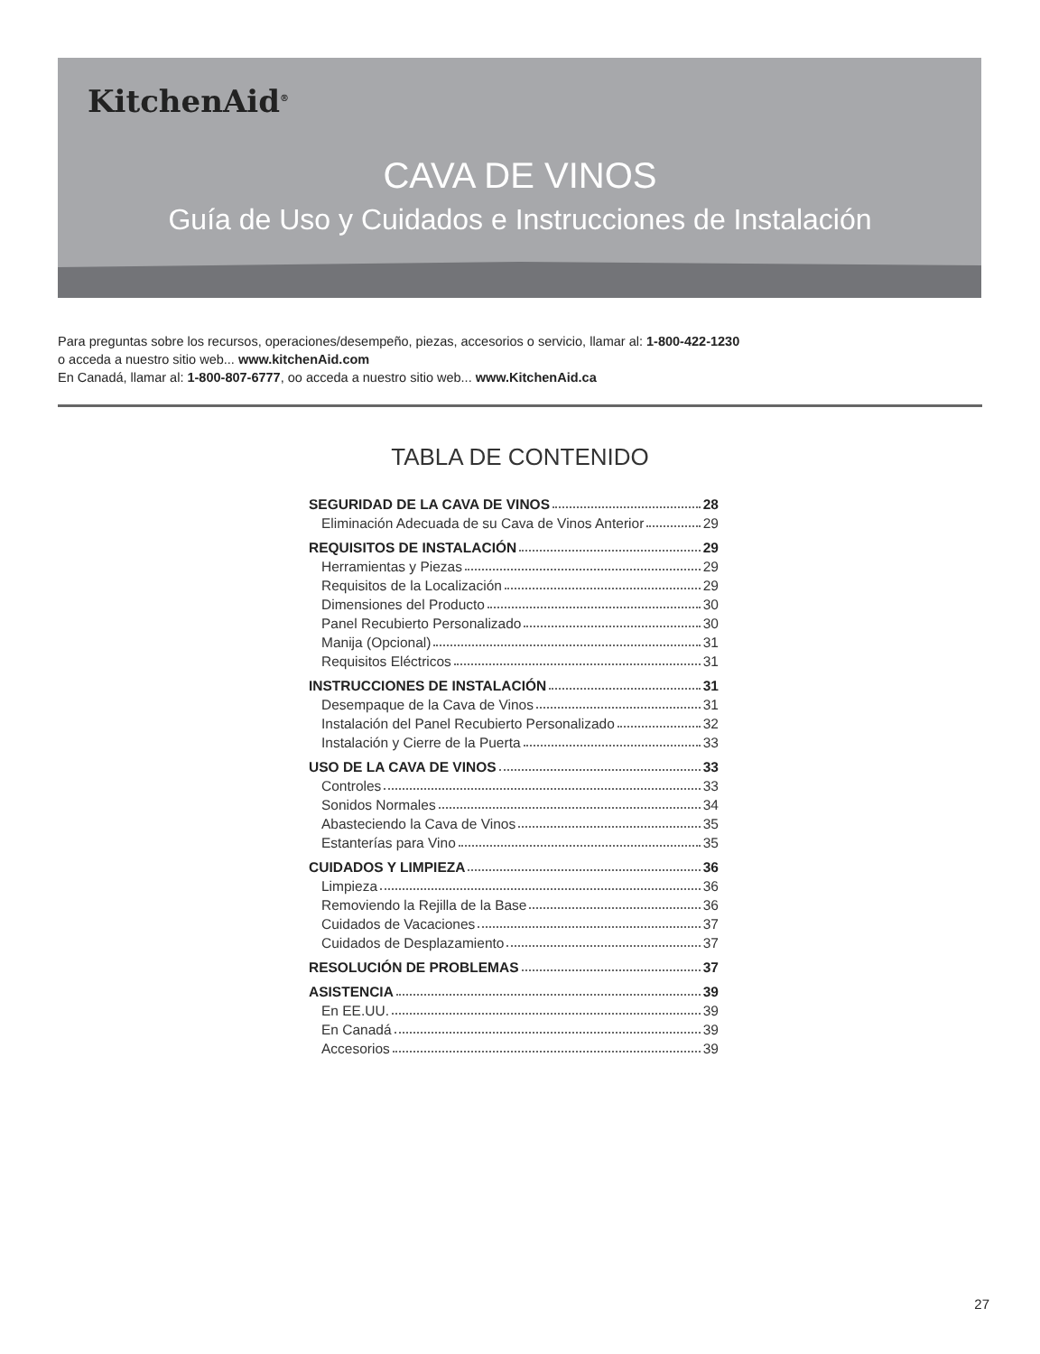KitchenAid<sup>®</sup>
CAVA DE VINOS
Guía de Uso y Cuidados e Instrucciones de Instalación
Para preguntas sobre los recursos, operaciones/desempeño, piezas, accesorios o servicio, llamar al: 1-800-422-1230
o acceda a nuestro sitio web... www.kitchenAid.com
En Canadá, llamar al: 1-800-807-6777, oo acceda a nuestro sitio web... www.KitchenAid.ca
TABLA DE CONTENIDO
SEGURIDAD DE LA CAVA DE VINOS 28
Eliminación Adecuada de su Cava de Vinos Anterior 29
REQUISITOS DE INSTALACIÓN 29
Herramientas y Piezas 29
Requisitos de la Localización 29
Dimensiones del Producto 30
Panel Recubierto Personalizado 30
Manija (Opcional) 31
Requisitos Eléctricos 31
INSTRUCCIONES DE INSTALACIÓN 31
Desempaque de la Cava de Vinos 31
Instalación del Panel Recubierto Personalizado 32
Instalación y Cierre de la Puerta 33
USO DE LA CAVA DE VINOS 33
Controles 33
Sonidos Normales 34
Abasteciendo la Cava de Vinos 35
Estanterías para Vino 35
CUIDADOS Y LIMPIEZA 36
Limpieza 36
Removiendo la Rejilla de la Base 36
Cuidados de Vacaciones 37
Cuidados de Desplazamiento 37
RESOLUCIÓN DE PROBLEMAS 37
ASISTENCIA 39
En EE.UU. 39
En Canadá 39
Accesorios 39
27